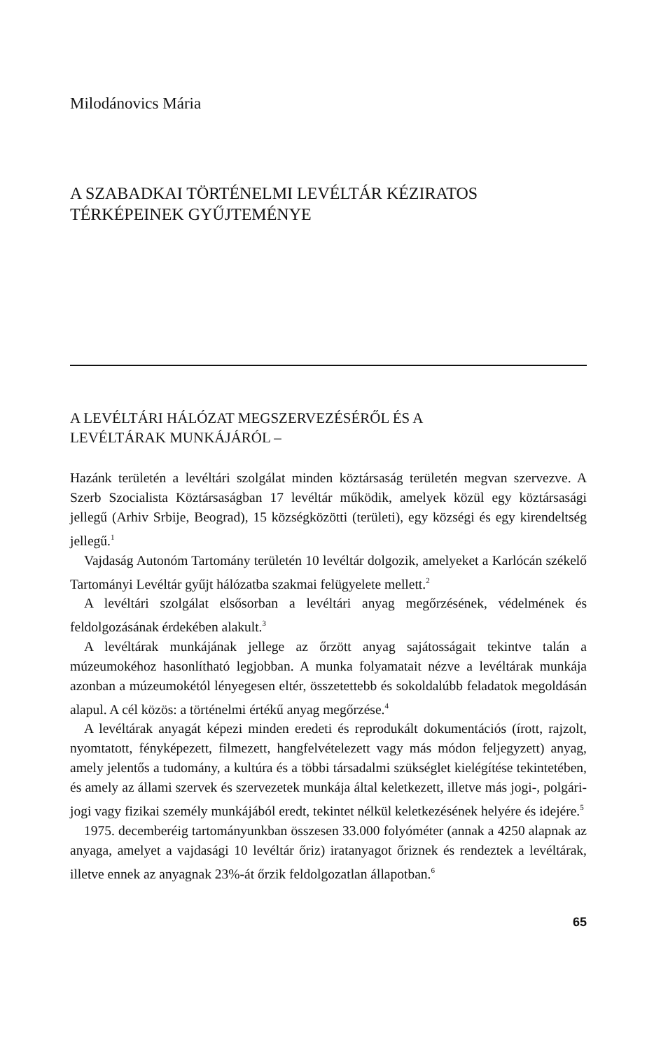Milodánovics Mária
A SZABADKAI TÖRTÉNELMI LEVÉLTÁR KÉZIRATOS
TÉRKÉPEINEK GYŰJTEMÉNYE
A LEVÉLTÁRI HÁLÓZAT MEGSZERVEZÉSÉRŐL ÉS A
LEVÉLTÁRAK MUNKÁJÁRÓL –
Hazánk területén a levéltári szolgálat minden köztársaság területén megvan szervezve. A Szerb Szocialista Köztársaságban 17 levéltár működik, amelyek közül egy köztársasági jellegű (Arhiv Srbije, Beograd), 15 községközötti (területi), egy községi és egy kirendeltség jellegű.<sup>1</sup>
Vajdaság Autonóm Tartomány területén 10 levéltár dolgozik, amelyeket a Karlócán székelő Tartományi Levéltár gyűjt hálózatba szakmai felügyelete mellett.<sup>2</sup>
A levéltári szolgálat elsősorban a levéltári anyag megőrzésének, védelmének és feldolgozásának érdekében alakult.<sup>3</sup>
A levéltárak munkájának jellege az őrzött anyag sajátosságait tekintve talán a múzeumokéhoz hasonlítható legjobban. A munka folyamatait nézve a levéltárak munkája azonban a múzeumokétól lényegesen eltér, összetettebb és sokoldalúbb feladatok megoldásán alapul. A cél közös: a történelmi értékű anyag megőrzése.<sup>4</sup>
A levéltárak anyagát képezi minden eredeti és reprodukált dokumentációs (írott, rajzolt, nyomtatott, fényképezett, filmezett, hangfelvételezett vagy más módon feljegyzett) anyag, amely jelentős a tudomány, a kultúra és a többi társadalmi szükséglet kielégítése tekintetében, és amely az állami szervek és szervezetek munkája által keletkezett, illetve más jogi-, polgári-jogi vagy fizikai személy munkájából eredt, tekintet nélkül keletkezésének helyére és idejére.<sup>5</sup>
1975. decemberéig tartományunkban összesen 33.000 folyóméter (annak a 4250 alapnak az anyaga, amelyet a vajdasági 10 levéltár őriz) iratanyagot őriznek és rendeztek a levéltárak, illetve ennek az anyagnak 23%-át őrzik feldolgozatlan állapotban.<sup>6</sup>
65